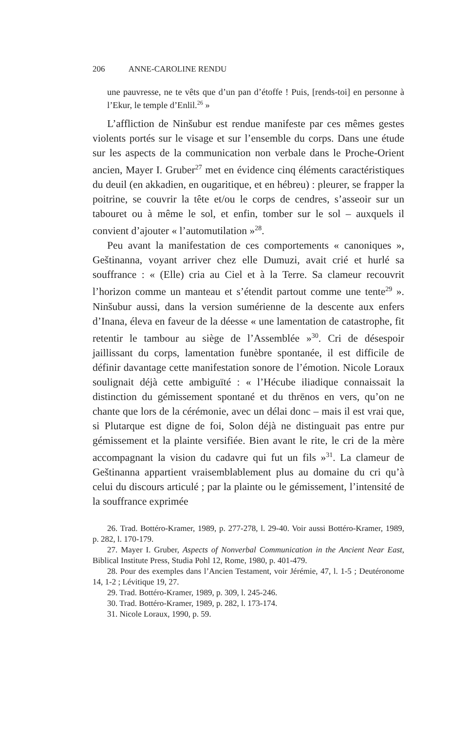206 ANNE-CAROLINE RENDU
une pauvresse, ne te vêts que d’un pan d’étoffe ! Puis, [rends-toi] en personne à l’Ekur, le temple d’Enlil.<sup>26</sup> »
L’affliction de Ninšubur est rendue manifeste par ces mêmes gestes violents portés sur le visage et sur l’ensemble du corps. Dans une étude sur les aspects de la communication non verbale dans le Proche-Orient ancien, Mayer I. Gruber<sup>27</sup> met en évidence cinq éléments caractéristiques du deuil (en akkadien, en ougaritique, et en hébreu) : pleurer, se frapper la poitrine, se couvrir la tête et/ou le corps de cendres, s’asseoir sur un tabouret ou à même le sol, et enfin, tomber sur le sol – auxquels il convient d’ajouter « l’automutilation »<sup>28</sup>.
Peu avant la manifestation de ces comportements « canoniques », Geštinanna, voyant arriver chez elle Dumuzi, avait crié et hurlé sa souffrance : « (Elle) cria au Ciel et à la Terre. Sa clameur recouvrit l’horizon comme un manteau et s’étendit partout comme une tente<sup>29</sup> ». Ninšubur aussi, dans la version sumérienne de la descente aux enfers d’Inana, éleva en faveur de la déesse « une lamentation de catastrophe, fit retentir le tambour au siège de l’Assemblée »<sup>30</sup>. Cri de désespoir jaillissant du corps, lamentation funèbre spontanée, il est difficile de définir davantage cette manifestation sonore de l’émotion. Nicole Loraux soulignait déjà cette ambiguïté : « l’Hécube iliadique connaissait la distinction du gémissement spontané et du thrēnos en vers, qu’on ne chante que lors de la cérémonie, avec un délai donc – mais il est vrai que, si Plutarque est digne de foi, Solon déjà ne distinguait pas entre pur gémissement et la plainte versifiée. Bien avant le rite, le cri de la mère accompagnant la vision du cadavre qui fut un fils »<sup>31</sup>. La clameur de Geštinanna appartient vraisemblablement plus au domaine du cri qu’à celui du discours articulé ; par la plainte ou le gémissement, l’intensité de la souffrance exprimée
26. Trad. Bottéro-Kramer, 1989, p. 277-278, l. 29-40. Voir aussi Bottéro-Kramer, 1989, p. 282, l. 170-179.
27. Mayer I. Gruber, Aspects of Nonverbal Communication in the Ancient Near East, Biblical Institute Press, Studia Pohl 12, Rome, 1980, p. 401-479.
28. Pour des exemples dans l’Ancien Testament, voir Jérémie, 47, l. 1-5 ; Deutéronome 14, 1-2 ; Lévitique 19, 27.
29. Trad. Bottéro-Kramer, 1989, p. 309, l. 245-246.
30. Trad. Bottéro-Kramer, 1989, p. 282, l. 173-174.
31. Nicole Loraux, 1990, p. 59.